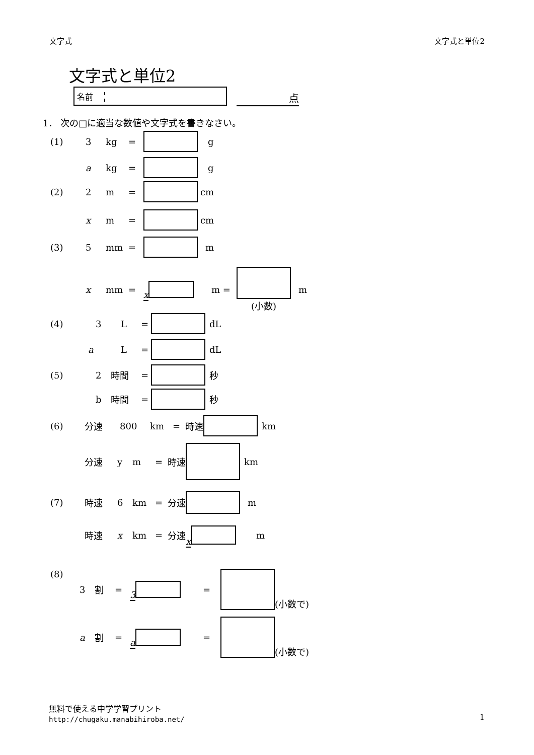文字式 文字式と単位2
文字式と単位2
名前 点
1． 次の□に適当な数値や文字式を書きなさい。
(1) 3 kg = g
a kg = g
(2) 2 m = cm
xm = cm
(3) 5 mm = m
x mm = x m = (小数) m
(4) 3 L = dL
aL = dL
(5) 2 時間 = 秒
b 時間 = 秒
(6) 分速 800 km = 時速 km
分速 ym = 時速 km
(7) 時速 6 km = 分速 m
時速 x km = 分速 x m
(8) 3 割 = 3 = (小数で)
a割 = a = (小数で)
無料で使える中学学習プリント
http://chugaku.manabihiroba.net/
1